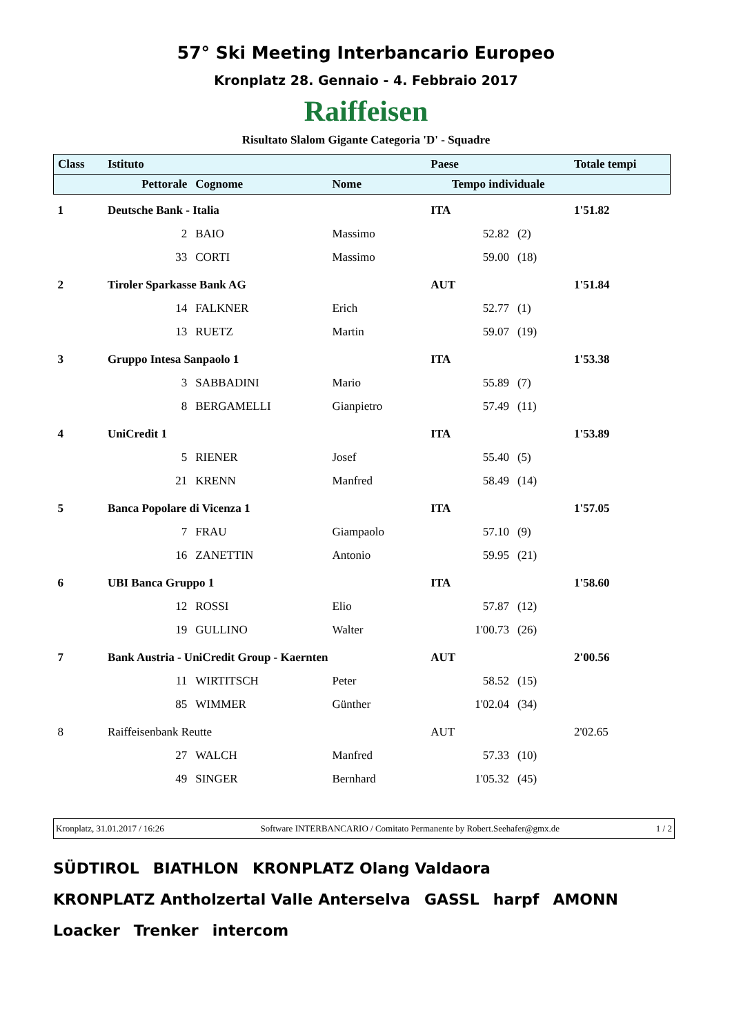57° Ski Meeting Interbancario Europeo
Kronplatz 28. Gennaio - 4. Febbraio 2017
Raiffeisen
Risultato Slalom Gigante Categoria 'D' - Squadre
| Class | Istituto | | | Paese | | Totale tempi |
| --- | --- | --- | --- | --- | --- | --- |
| | Pettorale | Cognome | Nome | Tempo individuale | | |
| 1 | Deutsche Bank - Italia | | | ITA | | 1'51.82 |
| | 2 | BAIO | Massimo | 52.82 | (2) | |
| | 33 | CORTI | Massimo | 59.00 | (18) | |
| 2 | Tiroler Sparkasse Bank AG | | | AUT | | 1'51.84 |
| | 14 | FALKNER | Erich | 52.77 | (1) | |
| | 13 | RUETZ | Martin | 59.07 | (19) | |
| 3 | Gruppo Intesa Sanpaolo 1 | | | ITA | | 1'53.38 |
| | 3 | SABBADINI | Mario | 55.89 | (7) | |
| | 8 | BERGAMELLI | Gianpietro | 57.49 | (11) | |
| 4 | UniCredit 1 | | | ITA | | 1'53.89 |
| | 5 | RIENER | Josef | 55.40 | (5) | |
| | 21 | KRENN | Manfred | 58.49 | (14) | |
| 5 | Banca Popolare di Vicenza 1 | | | ITA | | 1'57.05 |
| | 7 | FRAU | Giampaolo | 57.10 | (9) | |
| | 16 | ZANETTIN | Antonio | 59.95 | (21) | |
| 6 | UBI Banca Gruppo 1 | | | ITA | | 1'58.60 |
| | 12 | ROSSI | Elio | 57.87 | (12) | |
| | 19 | GULLINO | Walter | 1'00.73 | (26) | |
| 7 | Bank Austria - UniCredit Group - Kaernten | | | AUT | | 2'00.56 |
| | 11 | WIRTITSCH | Peter | 58.52 | (15) | |
| | 85 | WIMMER | Günther | 1'02.04 | (34) | |
| 8 | Raiffeisenbank Reutte | | | AUT | | 2'02.65 |
| | 27 | WALCH | Manfred | 57.33 | (10) | |
| | 49 | SINGER | Bernhard | 1'05.32 | (45) | |
Kronplatz, 31.01.2017 / 16:26 Software INTERBANCARIO / Comitato Permanente by Robert.Seehafer@gmx.de 1 / 2
SÜDTIROL BIATHLON KRONPLATZ Olang Valdaora KRONPLATZ Antholzertal Valle Anterselva GASSL harpf AMONN Loacker Trenker intercom